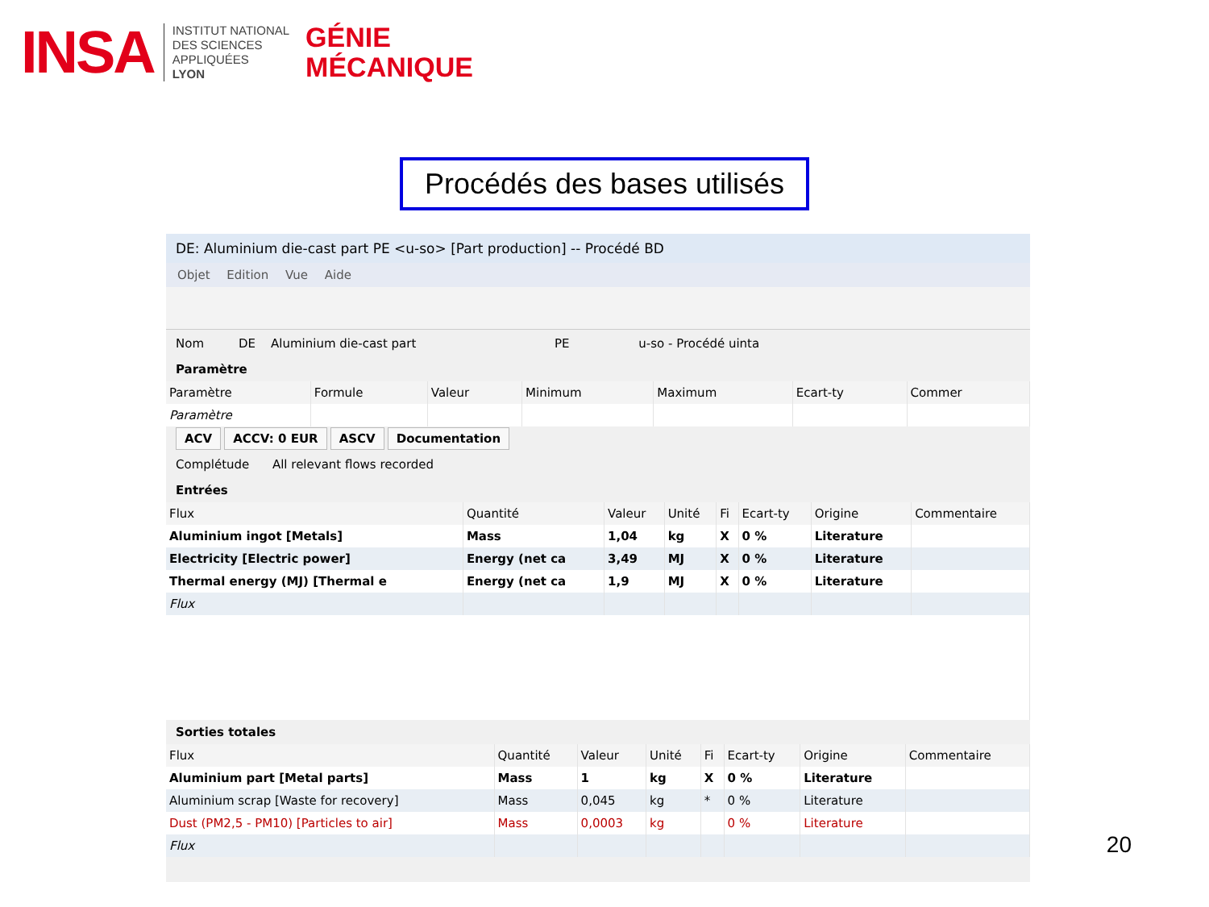INSA
INSTITUT NATIONAL
DES SCIENCES
APPLIQUÉES
LYON
GÉNIE
MÉCANIQUE
Procédés des bases utilisés
DE: Aluminium die-cast part PE <u-so> [Part production] -- Procédé BD
Objet Edition Vue Aide
Nom DE Aluminium die-cast part PE u-so - Procédé uinta
Paramètre
| Paramètre | Formule | Valeur | Minimum | Maximum | Ecart-ty | Commer |
| --- | --- | --- | --- | --- | --- | --- |
| Paramètre | | | | | | |
ACV ACCV: 0 EUR ASCV Documentation
Complétude All relevant flows recorded
Entrées
| Flux | Quantité | Valeur | Unité | Fi | Ecart-ty | Origine | Commentaire |
| --- | --- | --- | --- | --- | --- | --- | --- |
| Aluminium ingot [Metals] | Mass | 1,04 | kg | X | 0 % | Literature | |
| Electricity [Electric power] | Energy (net ca | 3,49 | MJ | X | 0 % | Literature | |
| Thermal energy (MJ) [Thermal e | Energy (net ca | 1,9 | MJ | X | 0 % | Literature | |
| Flux | | | | | | | |
Sorties totales
| Flux | Quantité | Valeur | Unité | Fi | Ecart-ty | Origine | Commentaire |
| --- | --- | --- | --- | --- | --- | --- | --- |
| Aluminium part [Metal parts] | Mass | 1 | kg | X | 0 % | Literature | |
| Aluminium scrap [Waste for recovery] | Mass | 0,045 | kg | * | 0 % | Literature | |
| Dust (PM2,5 - PM10) [Particles to air] | Mass | 0,0003 | kg | | 0 % | Literature | |
| Flux | | | | | | | |
20